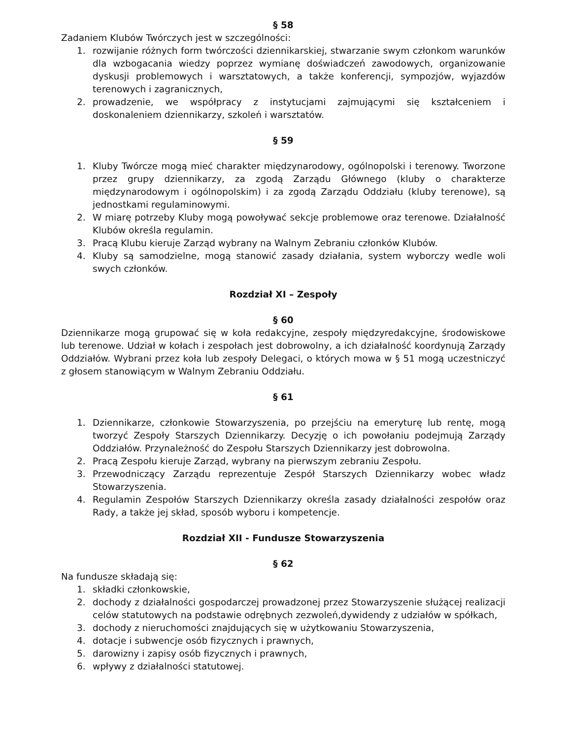§ 58
Zadaniem Klubów Twórczych jest w szczególności:
1. rozwijanie różnych form twórczości dziennikarskiej, stwarzanie swym członkom warunków dla wzbogacania wiedzy poprzez wymianę doświadczeń zawodowych, organizowanie dyskusji problemowych i warsztatowych, a także konferencji, sympozjów, wyjazdów terenowych i zagranicznych,
2. prowadzenie, we współpracy z instytucjami zajmującymi się kształceniem i doskonaleniem dziennikarzy, szkoleń i warsztatów.
§ 59
1. Kluby Twórcze mogą mieć charakter międzynarodowy, ogólnopolski i terenowy. Tworzone przez grupy dziennikarzy, za zgodą Zarządu Głównego (kluby o charakterze międzynarodowym i ogólnopolskim) i za zgodą Zarządu Oddziału (kluby terenowe), są jednostkami regulaminowymi.
2. W miarę potrzeby Kluby mogą powoływać sekcje problemowe oraz terenowe. Działalność Klubów określa regulamin.
3. Pracą Klubu kieruje Zarząd wybrany na Walnym Zebraniu członków Klubów.
4. Kluby są samodzielne, mogą stanowić zasady działania, system wyborczy wedle woli swych członków.
Rozdział XI – Zespoły
§ 60
Dziennikarze mogą grupować się w koła redakcyjne, zespoły międzyredakcyjne, środowiskowe lub terenowe. Udział w kołach i zespołach jest dobrowolny, a ich działalność koordynują Zarządy Oddziałów. Wybrani przez koła lub zespoły Delegaci, o których mowa w § 51 mogą uczestniczyć z głosem stanowiącym w Walnym Zebraniu Oddziału.
§ 61
1. Dziennikarze, członkowie Stowarzyszenia, po przejściu na emeryturę lub rentę, mogą tworzyć Zespoły Starszych Dziennikarzy. Decyzję o ich powołaniu podejmują Zarządy Oddziałów. Przynależność do Zespołu Starszych Dziennikarzy jest dobrowolna.
2. Pracą Zespołu kieruje Zarząd, wybrany na pierwszym zebraniu Zespołu.
3. Przewodniczący Zarządu reprezentuje Zespół Starszych Dziennikarzy wobec władz Stowarzyszenia.
4. Regulamin Zespołów Starszych Dziennikarzy określa zasady działalności zespołów oraz Rady, a także jej skład, sposób wyboru i kompetencje.
Rozdział XII - Fundusze Stowarzyszenia
§ 62
Na fundusze składają się:
1. składki członkowskie,
2. dochody z działalności gospodarczej prowadzonej przez Stowarzyszenie służącej realizacji celów statutowych na podstawie odrębnych zezwoleń,dywidendy z udziałów w spółkach,
3. dochody z nieruchomości znajdujących się w użytkowaniu Stowarzyszenia,
4. dotacje i subwencje osób fizycznych i prawnych,
5. darowizny i zapisy osób fizycznych i prawnych,
6. wpływy z działalności statutowej.